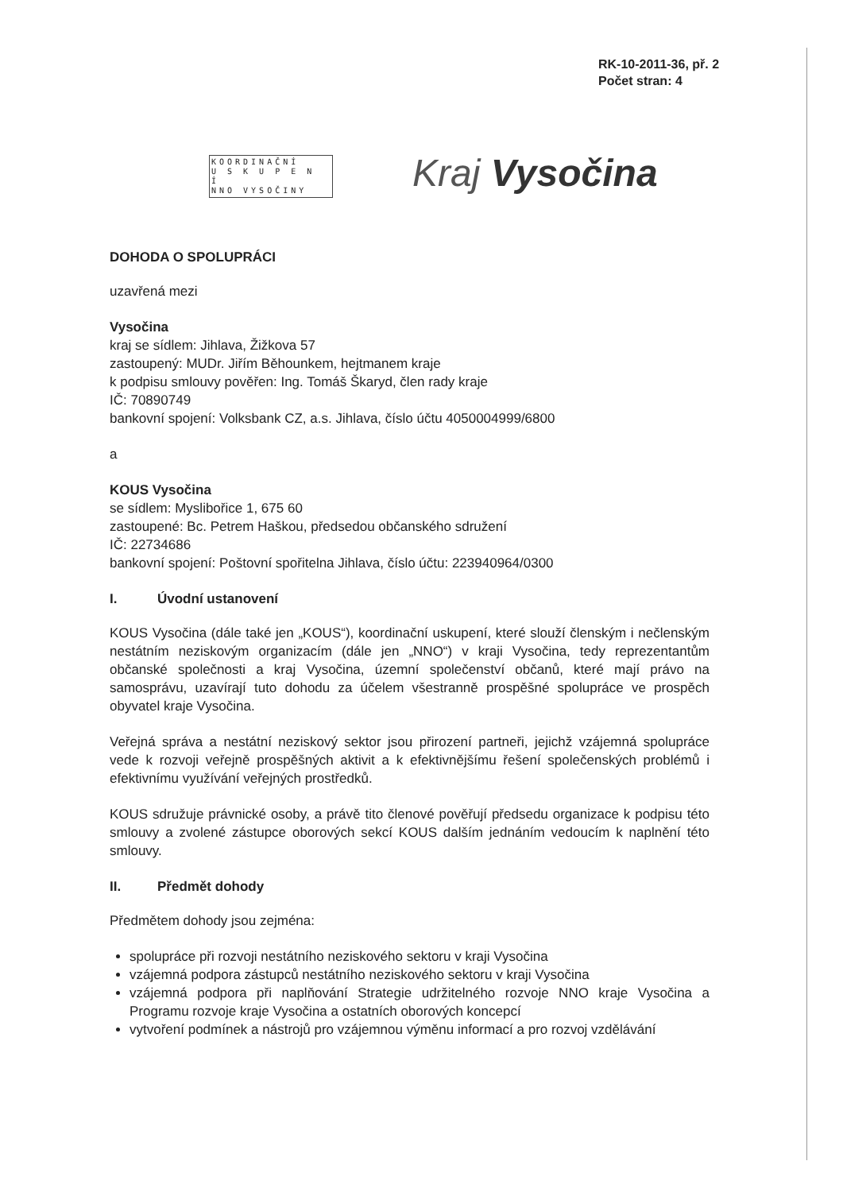RK-10-2011-36, př. 2
Počet stran: 4
KOORDINAČNÍ
U S K U P E N Í
NNO VYSOČINY
Kraj Vysočina
DOHODA O SPOLUPRÁCI
uzavřená mezi
Vysočina
kraj se sídlem: Jihlava, Žižkova 57
zastoupený: MUDr. Jiřím Běhounkem, hejtmanem kraje
k podpisu smlouvy pověřen: Ing. Tomáš Škaryd, člen rady kraje
IČ: 70890749
bankovní spojení: Volksbank CZ, a.s. Jihlava, číslo účtu 4050004999/6800
a
KOUS Vysočina
se sídlem: Myslibořice 1, 675 60
zastoupené: Bc. Petrem Haškou, předsedou občanského sdružení
IČ: 22734686
bankovní spojení: Poštovní spořitelna Jihlava, číslo účtu: 223940964/0300
I. Úvodní ustanovení
KOUS Vysočina (dále také jen „KOUS“), koordinační uskupení, které slouží členským i nečlenským nestátním neziskovým organizacím (dále jen „NNO“) v kraji Vysočina, tedy reprezentantům občanské společnosti a kraj Vysočina, územní společenství občanů, které mají právo na samosprávu, uzavírají tuto dohodu za účelem všestranně prospěšné spolupráce ve prospěch obyvatel kraje Vysočina.
Veřejná správa a nestátní neziskový sektor jsou přirození partneři, jejichž vzájemná spolupráce vede k rozvoji veřejně prospěšných aktivit a k efektivnějšímu řešení společenských problémů i efektivnímu využívání veřejných prostředků.
KOUS sdružuje právnické osoby, a právě tito členové pověřují předsedu organizace k podpisu této smlouvy a zvolené zástupce oborových sekcí KOUS dalším jednáním vedoucím k naplnění této smlouvy.
II. Předmět dohody
Předmětem dohody jsou zejména:
spolupráce při rozvoji nestátního neziskového sektoru v kraji Vysočina
vzájemná podpora zástupců nestátního neziskového sektoru v kraji Vysočina
vzájemná podpora při naplňování Strategie udržitelného rozvoje NNO kraje Vysočina a Programu rozvoje kraje Vysočina a ostatních oborových koncepcí
vytvoření podmínek a nástrojů pro vzájemnou výměnu informací a pro rozvoj vzdělávání